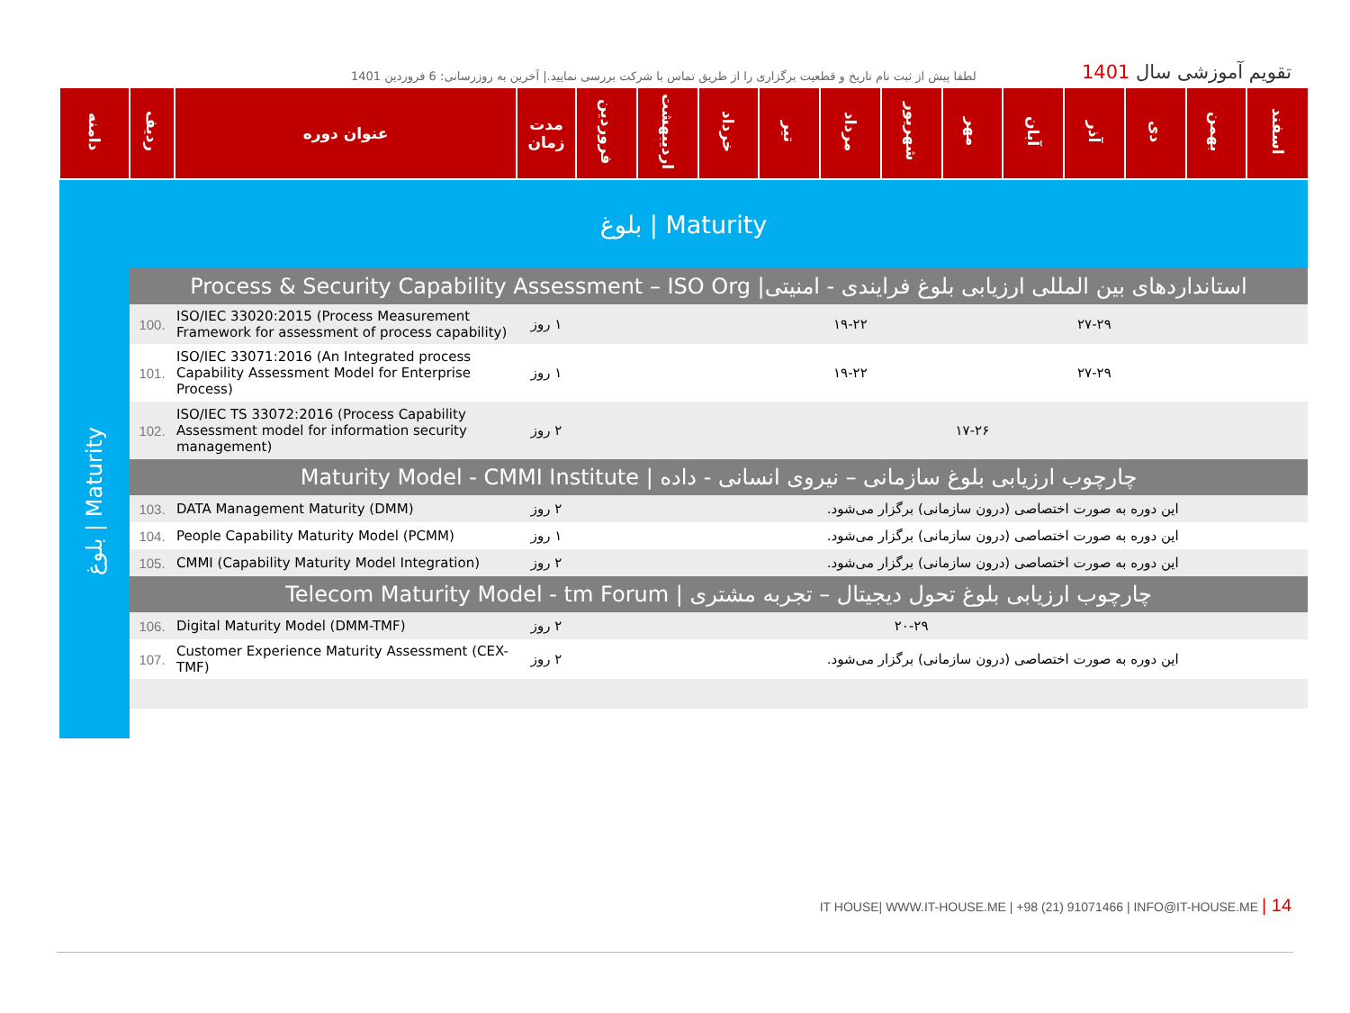لطفا پیش از ثبت نام تاریخ و قطعیت برگزاری را از طریق تماس با شرکت بررسی نمایید.| آخرین به روزرسانی: 6 فروردین 1401
تقویم آموزشی سال 1401
| دامنه | ردیف | عنوان دوره | مدت زمان | فروردین | اردیبهشت | خرداد | تیر | مرداد | شهریور | مهر | آبان | آذر | دی | بهمن | اسفند |
| --- | --- | --- | --- | --- | --- | --- | --- | --- | --- | --- | --- | --- | --- | --- | --- |
| بلوغ / Maturity | | | | | | | | | | | | | | | |
| Maturity / بلوغ | استانداردهای بین المللی ارزیابی بلوغ فرایندی - امنیتی/ Process & Security Capability Assessment – ISO Org | | | | | | | | | | | | | | |
| | 100. | ISO/IEC 33020:2015 (Process Measurement Framework for assessment of process capability) | ۱ روز | | | | | ۱۹-۲۲ | | | | ۲۷-۲۹ | | | |
| | 101. | ISO/IEC 33071:2016 (An Integrated process Capability Assessment Model for Enterprise Process) | ۱ روز | | | | | ۱۹-۲۲ | | | | ۲۷-۲۹ | | | |
| | 102. | ISO/IEC TS 33072:2016 (Process Capability Assessment model for information security management) | ۲ روز | | | | | | | ۱۷-۲۶ | | | | | |
| | چارچوب ارزیابی بلوغ سازمانی – نیروی انسانی - داده / Maturity Model - CMMI Institute | | | | | | | | | | | | | | |
| | 103. | DATA Management Maturity (DMM) | ۲ روز | | | | این دوره به صورت اختصاصی (درون سازمانی) برگزار می‌شود. | | | | | | | | |
| | 104. | People Capability Maturity Model (PCMM) | ۱ روز | | | | این دوره به صورت اختصاصی (درون سازمانی) برگزار می‌شود. | | | | | | | | |
| | 105. | CMMI (Capability Maturity Model Integration) | ۲ روز | | | | این دوره به صورت اختصاصی (درون سازمانی) برگزار می‌شود. | | | | | | | | |
| | چارچوب ارزیابی بلوغ تحول دیجیتال – تجربه مشتری / Telecom Maturity Model - tm Forum | | | | | | | | | | | | | | |
| | 106. | Digital Maturity Model (DMM-TMF) | ۲ روز | | | | | | ۲۰-۲۹ | | | | | | |
| | 107. | Customer Experience Maturity Assessment (CEX-TMF) | ۲ روز | | | | این دوره به صورت اختصاصی (درون سازمانی) برگزار می‌شود. | | | | | | | | |
IT HOUSE| WWW.IT-HOUSE.ME | +98 (21) 91071466 | INFO@IT-HOUSE.ME | 14